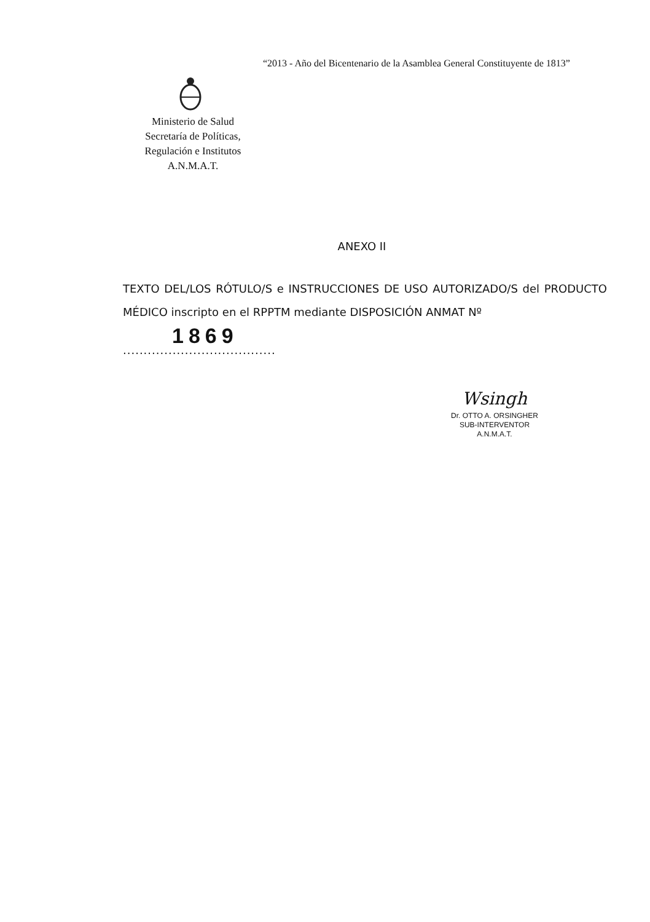“2013 - Año del Bicentenario de la Asamblea General Constituyente de 1813”
Ministerio de Salud
Secretaría de Políticas,
Regulación e Institutos
A.N.M.A.T.
ANEXO II
TEXTO DEL/LOS RÓTULO/S e INSTRUCCIONES DE USO AUTORIZADO/S del PRODUCTO MÉDICO inscripto en el RPPTM mediante DISPOSICIÓN ANMAT Nº
1869.....................................
Wsingh
Dr. OTTO A. ORSINGHER
SUB-INTERVENTOR
A.N.M.A.T.